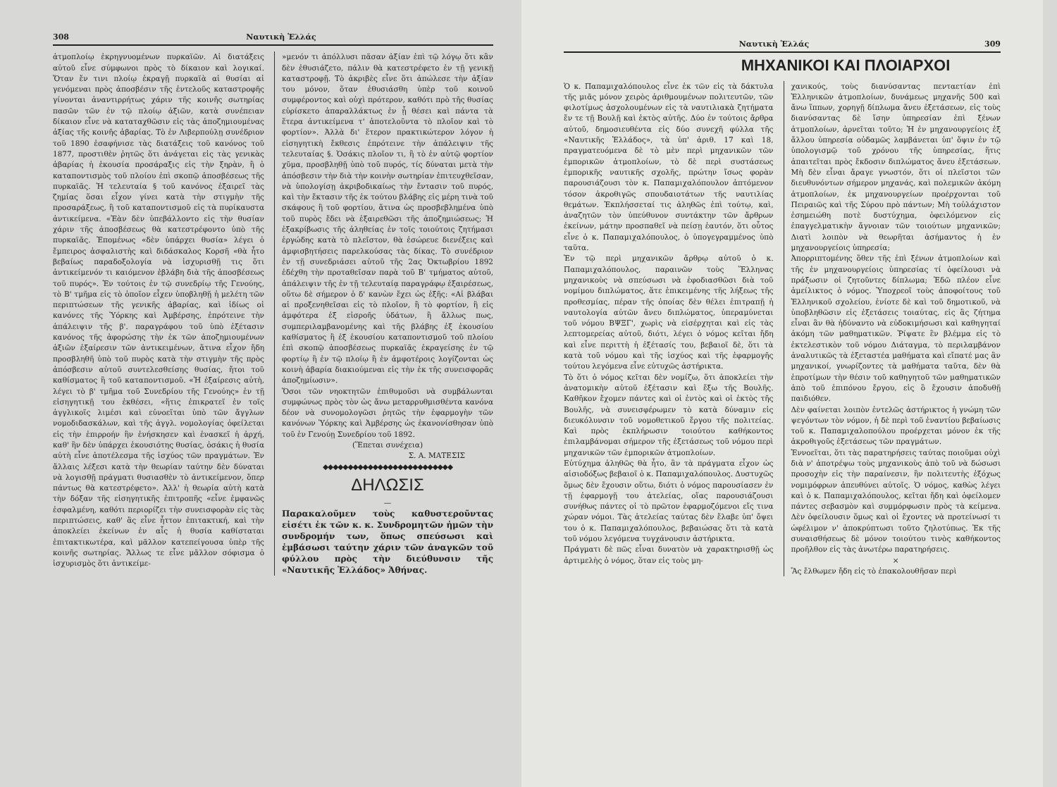308 Ναυτικὴ Ἑλλάς
ἀτμοπλοίῳ ἐκρηγνυομένων πυρκαϊῶν. Αἱ διατάξεις αὐτοῦ εἶνε σύμφωνοι πρὸς τὸ δίκαιον καὶ λογικαί. Ὅταν ἔν τινι πλοίῳ ἐκραγῇ πυρκαϊὰ αἱ θυσίαι αἱ γενόμεναι πρὸς ἀποσβέσιν τῆς ἐντελοῦς καταστροφῆς γίνονται ἀναντιρρήτως χάριν τῆς κοινῆς σωτηρίας πασῶν τῶν ἐν τῷ πλοίῳ ἀξιῶν, κατὰ συνέπειαν δίκαιον εἶνε νὰ καταταχθῶσιν εἰς τὰς ἀποζημιουμένας ἀξίας τῆς κοινῆς ἀβαρίας. Τὸ ἐν Λιβερπούλῃ συνέδριον τοῦ 1890 ἐσαφήνισε τὰς διατάξεις τοῦ κανόνος τοῦ 1877, προστιθὲν ῥητῶς ὅτι ἀνάγεται εἰς τὰς γενικὰς ἀβαρίας ἡ ἑκουσία προσάραξις εἰς τὴν ξηρὰν, ἢ ὁ καταποντισμὸς τοῦ πλοίου ἐπὶ σκοπῷ ἀποσβέσεως τῆς πυρκαϊᾶς. Ἡ τελευταία § τοῦ κανόνος ἐξαιρεῖ τὰς ζημίας ὅσαι εἶχον γίνει κατὰ τὴν στιγμὴν τῆς προσαράξεως, ἢ τοῦ καταποντισμοῦ εἰς τὰ πυρίκαυστα ἀντικείμενα. «Ἐὰν δὲν ὑπεβάλλοντο εἰς τὴν θυσίαν χάριν τῆς ἀποσβέσεως θὰ κατεστρέφοντο ὑπὸ τῆς πυρκαϊᾶς. Ἑπομένως «δὲν ὑπάρχει θυσία» λέγει ὁ ἔμπειρος ἀσφαλιστὴς καὶ διδάσκαλος Κορσῆ «θὰ ἦτο βεβαίως παραδοξολογία νὰ ἰσχυρισθῇ τις ὅτι ἀντικείμενόν τι καιόμενον ἐβλάβη διὰ τῆς ἀποσβέσεως τοῦ πυρός». Ἐν τούτοις ἐν τῷ συνεδρίῳ τῆς Γενούης, τὸ Β' τμῆμα εἰς τὸ ὁποῖον εἶχεν ὑποβληθῇ ἡ μελέτη τῶν περιπτώσεων τῆς γενικῆς ἀβαρίας, καὶ ἰδίως οἱ κανόνες τῆς Ὑόρκης καὶ Ἀμβέρσης, ἐπρότεινε τὴν ἀπάλειψιν τῆς β'. παραγράφου τοῦ ὑπὸ ἐξέτασιν κανόνος τῆς ἀφορώσης τὴν ἐκ τῶν ἀποζημιουμένων ἀξιῶν ἐξαίρεσιν τῶν ἀντικειμένων, ἅτινα εἶχον ἤδη προσβληθῆ ὑπὸ τοῦ πυρὸς κατὰ τὴν στιγμὴν τῆς πρὸς ἀπόσβεσιν αὐτοῦ συντελεσθείσης θυσίας, ἤτοι τοῦ καθίσματος ἢ τοῦ καταποντισμοῦ. «Ἡ ἐξαίρεσις αὐτὴ, λέγει τὸ β' τμῆμα τοῦ Συνεδρίου τῆς Γενούης» ἐν τῇ εἰσηγητικῇ του ἐκθέσει, «ἥτις ἐπικρατεῖ ἐν τοῖς ἀγγλικοῖς λιμέσι καὶ εὐνοεῖται ὑπὸ τῶν ἄγγλων νομοδιδασκάλων, καὶ τῆς ἀγγλ. νομολογίας ὀφείλεται εἰς τὴν ἐπιρροήν ἣν ἐνήσκησεν καὶ ἐνασκεῖ ἡ ἀρχή, καθ' ἣν δὲν ὑπάρχει ἑκουσιότης θυσίας, ὁσάκις ἡ θυσία αὐτὴ εἶνε ἀποτέλεσμα τῆς ἰσχύος τῶν πραγμάτων. Ἐν ἄλλαις λέξεσι κατὰ τὴν θεωρίαν ταύτην δὲν δύναται νὰ λογισθῇ πράγματι θυσιασθὲν τὸ ἀντικείμενον, ὅπερ πάντως θὰ κατεστρέφετο». Ἀλλ' ἡ θεωρία αὐτὴ κατὰ τὴν δόξαν τῆς εἰσηγητικῆς ἐπιτροπῆς «εἶνε ἐμφανῶς ἐσφαλμένη, καθότι περιορίζει τὴν συνεισφορὰν εἰς τὰς περιπτώσεις, καθ' ἃς εἶνε ἧττον ἐπιτακτική, καὶ τὴν ἀποκλείει ἐκείνων ἐν αἷς ἡ θυσία καθίσταται ἐπιτακτικωτέρα, καὶ μᾶλλον κατεπείγουσα ὑπὲρ τῆς κοινῆς σωτηρίας. Ἄλλως τε εἶνε μᾶλλον σόφισμα ὁ ἰσχυρισμὸς ὅτι ἀντικείμε-
»μενόν τι ἀπόλλυσι πᾶσαν ἀξίαν ἐπὶ τῷ λόγῳ ὅτι κἂν δὲν ἐθυσιάζετο, πάλιν θὰ κατεστρέφετο ἐν τῇ γενικῇ καταστροφῇ. Τὸ ἀκριβὲς εἶνε ὅτι ἀπώλεσε τὴν ἀξίαν του μόνον, ὅταν ἐθυσιάσθη ὑπὲρ τοῦ κοινοῦ συμφέροντος καὶ οὐχὶ πρότερον, καθότι πρὸ τῆς θυσίας εὑρίσκετο ἀπαραλλάκτως ἐν ᾗ θέσει καὶ πάντα τὰ ἕτερα ἀντικείμενα τ' ἀποτελοῦντα τὸ πλοῖον καὶ τὸ φορτίον». Ἀλλὰ δι' ἕτερον πρακτικώτερον λόγον ἡ εἰσηγητικὴ ἔκθεσις ἐπρότεινε τὴν ἀπάλειψιν τῆς τελευταίας §. Ὁσάκις πλοῖον τι, ἢ τὸ ἐν αὐτῷ φορτίον χῦμα, προσβληθῇ ὑπὸ τοῦ πυρός, τίς δύναται μετὰ τὴν ἀπόσβεσιν τὴν διὰ τὴν κοινὴν σωτηρίαν ἐπιτευχθεῖσαν, νὰ ὑπολογίσῃ ἀκριβοδικαίως τὴν ἔντασιν τοῦ πυρός, καὶ τὴν ἔκτασιν τῆς ἐκ τούτου βλάβης εἰς μέρη τινὰ τοῦ σκάφους ἢ τοῦ φορτίου, ἅτινα ὡς προσβεβλημένα ὑπὸ τοῦ πυρὸς ἔδει νὰ ἐξαιρεθῶσι τῆς ἀποζημιώσεως; Ἡ ἐξακρίβωσις τῆς ἀληθείας ἐν τοῖς τοιούτοις ζητήμασι ἐργώδης κατὰ τὸ πλεῖστον, θὰ ἐσώρευε διενέξεις καὶ ἀμφισβητήσεις παρελκούσας τὰς δίκας. Τὸ συνέδριον ἐν τῇ συνεδριάσει αὐτοῦ τῆς 2ας Ὀκτωβρίου 1892 ἐδέχθη τὴν προταθεῖσαν παρὰ τοῦ Β' τμήματος αὐτοῦ, ἀπάλειψιν τῆς ἐν τῇ τελευταίᾳ παραγράφῳ ἐξαιρέσεως, οὕτω δὲ σήμερον ὁ δ' κανὼν ἔχει ὡς ἑξῆς: «Αἱ βλάβαι αἱ προξενηθεῖσαι εἰς τὸ πλοῖον, ἢ τὸ φορτίον, ἢ εἰς ἀμφότερα ἐξ εἰσροῆς ὑδάτων, ἢ ἄλλως πως, συμπεριλαμβανομένης καὶ τῆς βλάβης ἐξ ἑκουσίου καθίσματος ἢ ἐξ ἑκουσίου καταποντισμοῦ τοῦ πλοίου ἐπὶ σκοπῷ ἀποσβέσεως πυρκαϊᾶς ἐκραγείσης ἐν τῷ φορτίῳ ἢ ἐν τῷ πλοίῳ ἢ ἐν ἀμφοτέροις λογίζονται ὡς κοινὴ ἀβαρία διακιούμεναι εἰς τὴν ἐκ τῆς συνεισφορᾶς ἀποζημίωσιν».
Ὅσοι τῶν νηοκτητῶν ἐπιθυμοῦσι νὰ συμβάλωνται συμφώνως πρὸς τὸν ὡς ἄνω μεταρρυθμισθέντα κανόνα δέον νὰ συνομολογῶσι ῥητῶς τὴν ἐφαρμογὴν τῶν κανόνων Ὑόρκης καὶ Ἀμβέρσης ὡς ἐκανονίσθησαν ὑπὸ τοῦ ἐν Γενούῃ Συνεδρίου τοῦ 1892.
(Ἕπεται συνέχεια)
Σ. Α. ΜΑΤΕΣΙΣ
◆◆◆◆◆◆◆◆◆◆◆◆◆◆◆◆◆◆◆◆◆◆◆◆◆◆
ΔΗΛΩΣΙΣ
—
Παρακαλοῦμεν τοὺς καθυστεροῦντας εἰσέτι ἐκ τῶν κ. κ. Συνδρομητῶν ἡμῶν τὴν συνδρομήν των, ὅπως σπεύσωσι καὶ ἐμβάσωσι ταύτην χάριν τῶν ἀναγκῶν τοῦ φύλλου πρὸς τὴν διεύθυνσιν τῆς «Ναυτικῆς Ἑλλάδος» Ἀθήνας.
Ναυτικὴ Ἑλλάς 309
ΜΗΧΑΝΙΚΟΙ ΚΑΙ ΠΛΟΙΑΡΧΟΙ
Ὁ κ. Παπαμιχαλόπουλος εἶνε ἐκ τῶν εἰς τὰ δάκτυλα τῆς μιᾶς μόνον χειρὸς ἀριθμουμένων πολιτευτῶν, τῶν φιλοτίμως ἀσχολουμένων εἰς τὰ ναυτιλιακὰ ζητήματα ἔν τε τῇ Βουλῇ καὶ ἐκτὸς αὐτῆς. Δύο ἐν τούτοις ἄρθρα αὐτοῦ, δημοσιευθέντα εἰς δύο συνεχῆ φύλλα τῆς «Ναυτικῆς Ἑλλάδος», τὰ ὑπ' ἀριθ. 17 καὶ 18, πραγματευόμενα δὲ τὸ μὲν περὶ μηχανικῶν τῶν ἐμπορικῶν ἀτμοπλοίων, τὸ δὲ περὶ συστάσεως ἐμπορικῆς ναυτικῆς σχολῆς, πρώτην ἴσως φορὰν παρουσιάζουσι τὸν κ. Παπαμιχαλόπουλον ἀπτόμενον τόσον ἀκροθιγῶς σπουδαιοτάτων τῆς ναυτιλίας θεμάτων. Ἐκπλήσσεταί τις ἀληθῶς ἐπὶ τούτῳ, καὶ, ἀναζητῶν τὸν ὑπεύθυνον συντάκτην τῶν ἄρθρων ἐκείνων, μάτην προσπαθεῖ νὰ πείσῃ ἑαυτόν, ὅτι οὗτος εἶνε ὁ κ. Παπαμιχαλόπουλος, ὁ ὑπογεγραμμένος ὑπὸ ταῦτα.
Ἐν τῷ περὶ μηχανικῶν ἄρθρῳ αὐτοῦ ὁ κ. Παπαμιχαλόπουλος, παραινῶν τοὺς Ἕλληνας μηχανικοὺς νὰ σπεύσωσι νὰ ἐφοδιασθῶσι διὰ τοῦ νομίμου διπλώματος, ἅτε ἐπικειμένης τῆς λήξεως τῆς προθεσμίας, πέραν τῆς ὁποίας δὲν θέλει ἐπιτραπῇ ἡ ναυτολογία αὐτῶν ἄνευ διπλώματος, ὑπεραμύνεται τοῦ νόμου ΒΨΞΓ', χωρὶς νὰ εἰσέρχηται καὶ εἰς τὰς λεπτομερείας αὐτοῦ, διότι, λέγει ὁ νόμος κεῖται ἤδη καὶ εἶνε περιττὴ ἡ ἐξέτασίς του, βεβαιοῖ δὲ, ὅτι τὰ κατὰ τοῦ νόμου καὶ τῆς ἰσχύος καὶ τῆς ἐφαρμογῆς τούτου λεγόμενα εἶνε εὐτυχῶς ἀστήρικτα.
Τὸ ὅτι ὁ νόμος κεῖται δὲν νομίζω, ὅτι ἀποκλείει τὴν ἀνατομικὴν αὐτοῦ ἐξέτασιν καὶ ἔξω τῆς Βουλῆς. Καθῆκον ἔχομεν πάντες καὶ οἱ ἐντὸς καὶ οἱ ἐκτὸς τῆς Βουλῆς, νὰ συνεισφέρωμεν τὸ κατὰ δύναμιν εἰς διευκόλυνσιν τοῦ νομοθετικοῦ ἔργου τῆς πολιτείας. Καὶ πρὸς ἐκπλήρωσιν τοιούτου καθήκοντος ἐπιλαμβάνομαι σήμερον τῆς ἐξετάσεως τοῦ νόμου περὶ μηχανικῶν τῶν ἐμπορικῶν ἀτμοπλοίων.
Εὐτύχημα ἀληθῶς θὰ ἦτο, ἂν τὰ πράγματα εἶχον ὡς αἰσιοδόξως βεβαιοῖ ὁ κ. Παπαμιχαλόπουλος. Δυστυχῶς ὅμως δὲν ἔχουσιν οὕτω, διότι ὁ νόμος παρουσίασεν ἐν τῇ ἐφαρμογῇ του ἀτελείας, οἵας παρουσιάζουσι συνήθως πάντες οἱ τὸ πρῶτον ἐφαρμοζόμενοι εἴς τινα χώραν νόμοι. Τὰς ἀτελείας ταύτας δὲν ἔλαβε ὑπ' ὄψει του ὁ κ. Παπαμιχαλόπουλος, βεβαιώσας ὅτι τὰ κατὰ τοῦ νόμου λεγόμενα τυγχάνουσιν ἀστήρικτα.
Πράγματι δὲ πῶς εἶναι δυνατὸν νὰ χαρακτηρισθῇ ὡς ἀρτιμελὴς ὁ νόμος, ὅταν εἰς τοὺς μη-
χανικούς, τοὺς διανύσαντας πενταετίαν ἐπὶ Ἑλληνικῶν ἀτμοπλοίων, δυνάμεως μηχανῆς 500 καὶ ἄνω ἵππων, χορηγῇ δίπλωμα ἄνευ ἐξετάσεων, εἰς τοὺς διανύσαντας δὲ ἴσην ὑπηρεσίαν ἐπὶ ξένων ἀτμοπλοίων, ἀρνεῖται τοῦτο; Ἡ ἐν μηχανουργείοις ἐξ ἄλλου ὑπηρεσία οὐδαμῶς λαμβάνεται ὑπ' ὄψιν ἐν τῷ ὑπολογισμῷ τοῦ χρόνου τῆς ὑπηρεσίας, ἥτις ἀπαιτεῖται πρὸς ἔκδοσιν διπλώματος ἄνευ ἐξετάσεων. Μὴ δὲν εἶναι ἄραγε γνωστόν, ὅτι οἱ πλεῖστοι τῶν διευθυνόντων σήμερον μηχανάς, καὶ πολεμικῶν ἀκόμη ἀτμοπλοίων, ἐκ μηχανουργείων προέρχονται τοῦ Πειραιῶς καὶ τῆς Σύρου πρὸ πάντων; Μὴ τοὐλάχιστον ἐσημειώθη ποτὲ δυστύχημα, ὀφειλόμενον εἰς ἐπαγγελματικὴν ἄγνοιαν τῶν τοιούτων μηχανικῶν; Διατὶ λοιπὸν νὰ θεωρῆται ἀσήμαντος ἡ ἐν μηχανουργείοις ὑπηρεσία;
Ἀπορριπτομένης ὅθεν τῆς ἐπὶ ξένων ἀτμοπλοίων καὶ τῆς ἐν μηχανουργείοις ὑπηρεσίας τί ὀφείλουσι νὰ πράξωσιν οἱ ζητοῦντες δίπλωμα; Ἐδῶ πλέον εἶνε ἀμείλικτος ὁ νόμος. Ὑποχρεοῖ τοὺς ἀποφοίτους τοῦ Ἑλληνικοῦ σχολείου, ἐνίοτε δὲ καὶ τοῦ δημοτικοῦ, νὰ ὑποβληθῶσιν εἰς ἐξετάσεις τοιαύτας, εἰς ἃς ζήτημα εἶναι ἂν θὰ ἠδύναντο νὰ εὐδοκιμήσωσι καὶ καθηγηταί ἀκόμη τῶν μαθηματικῶν. Ῥίψατε ἓν βλέμμα εἰς τὸ ἐκτελεστικὸν τοῦ νόμου Διάταγμα, τὸ περιλαμβάνον ἀναλυτικῶς τὰ ἐξεταστέα μαθήματα καὶ εἴπατέ μας ἂν μηχανικοί, γνωρίζοντες τὰ μαθήματα ταῦτα, δὲν θὰ ἐπροτίμων τὴν θέσιν τοῦ καθηγητοῦ τῶν μαθηματικῶν ἀπὸ τοῦ ἐπιπόνου ἔργου, εἰς ὃ ἔχουσιν ἀποδυθῇ παιδιόθεν.
Δὲν φαίνεται λοιπὸν ἐντελῶς ἀστήρικτος ἡ γνώμη τῶν ψεγόντων τὸν νόμον, ἡ δὲ περὶ τοῦ ἐναντίου βεβαίωσις τοῦ κ. Παπαμιχαλοπούλου προέρχεται μόνον ἐκ τῆς ἀκροθιγοῦς ἐξετάσεως τῶν πραγμάτων.
Ἐννοεῖται, ὅτι τὰς παρατηρήσεις ταύτας ποιοῦμαι οὐχὶ διὰ ν' ἀποτρέψω τοὺς μηχανικοὺς ἀπὸ τοῦ νὰ δώσωσι προσοχὴν εἰς τὴν παραίνεσιν, ἣν πολιτευτὴς ἐξόχως νομιμόφρων ἀπευθύνει αὐτοῖς. Ὁ νόμος, καθὼς λέγει καὶ ὁ κ. Παπαμιχαλόπουλος, κεῖται ἤδη καὶ ὀφείλομεν πάντες σεβασμὸν καὶ συμμόρφωσιν πρὸς τὰ κείμενα. Δὲν ὀφείλουσιν ὅμως καὶ οἱ ἔχοντες νὰ προτείνωσί τι ὠφέλιμον ν' ἀποκρύπτωσι τοῦτο ζηλοτύπως. Ἐκ τῆς συναισθήσεως δὲ μόνον τοιούτου τινὸς καθήκοντος προῆλθον εἰς τὰς ἀνωτέρω παρατηρήσεις.
×
Ἃς ἔλθωμεν ἤδη εἰς τὸ ἐπακολουθῆσαν περὶ